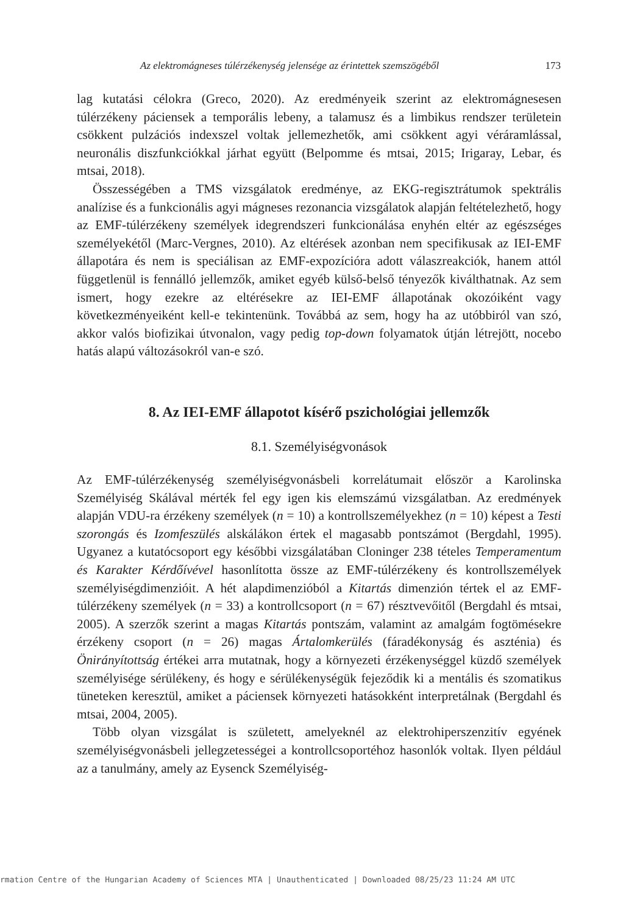Az elektromágneses túlérzékenység jelensége az érintettek szemszögéből 173
lag kutatási célokra (Greco, 2020). Az eredményeik szerint az elektromágnesesen túlérzékeny páciensek a temporális lebeny, a talamusz és a limbikus rendszer területein csökkent pulzációs indexszel voltak jellemezhetők, ami csökkent agyi véráramlással, neuronális diszfunkciókkal járhat együtt (Belpomme és mtsai, 2015; Irigaray, Lebar, és mtsai, 2018).
Összességében a TMS vizsgálatok eredménye, az EKG-regisztrátumok spektrális analízise és a funkcionális agyi mágneses rezonancia vizsgálatok alapján feltételezhető, hogy az EMF-túlérzékeny személyek idegrendszeri funkcionálása enyhén eltér az egészséges személyekétől (Marc-Vergnes, 2010). Az eltérések azonban nem specifikusak az IEI-EMF állapotára és nem is speciálisan az EMF-expozícióra adott válaszreakciók, hanem attól függetlenül is fennálló jellemzők, amiket egyéb külső-belső tényezők kiválthatnak. Az sem ismert, hogy ezekre az eltérésekre az IEI-EMF állapotának okozóiként vagy következményeiként kell-e tekintenünk. Továbbá az sem, hogy ha az utóbbiról van szó, akkor valós biofizikai útvonalon, vagy pedig top-down folyamatok útján létrejött, nocebo hatás alapú változásokról van-e szó.
8. Az IEI-EMF állapotot kísérő pszichológiai jellemzők
8.1. Személyiségvonások
Az EMF-túlérzékenység személyiségvonásbeli korrelátumait először a Karolinska Személyiség Skálával mérték fel egy igen kis elemszámú vizsgálatban. Az eredmények alapján VDU-ra érzékeny személyek (n = 10) a kontrollszemélyekhez (n = 10) képest a Testi szorongás és Izomfeszülés alskálákon értek el magasabb pontszámot (Bergdahl, 1995). Ugyanez a kutatócsoport egy későbbi vizsgálatában Cloninger 238 tételes Temperamentum és Karakter Kérdőívével hasonlította össze az EMF-túlérzékeny és kontrollszemélyek személyiségdimenzióit. A hét alapdimenzióból a Kitartás dimenzión tértek el az EMF-túlérzékeny személyek (n = 33) a kontrollcsoport (n = 67) résztvevőitől (Bergdahl és mtsai, 2005). A szerzők szerint a magas Kitartás pontszám, valamint az amalgám fogtömésekre érzékeny csoport (n = 26) magas Ártalomkerülés (fáradékonyság és aszténia) és Önirányítottság értékei arra mutatnak, hogy a környezeti érzékenységgel küzdő személyek személyisége sérülékeny, és hogy e sérülékenységük fejeződik ki a mentális és szomatikus tüneteken keresztül, amiket a páciensek környezeti hatásokként interpretálnak (Bergdahl és mtsai, 2004, 2005).
Több olyan vizsgálat is született, amelyeknél az elektrohiperszenzitív egyének személyiségvonásbeli jellegzetességei a kontrollcsoportéhoz hasonlók voltak. Ilyen például az a tanulmány, amely az Eysenck Személyiség-
rmation Centre of the Hungarian Academy of Sciences MTA | Unauthenticated | Downloaded 08/25/23 11:24 AM UTC